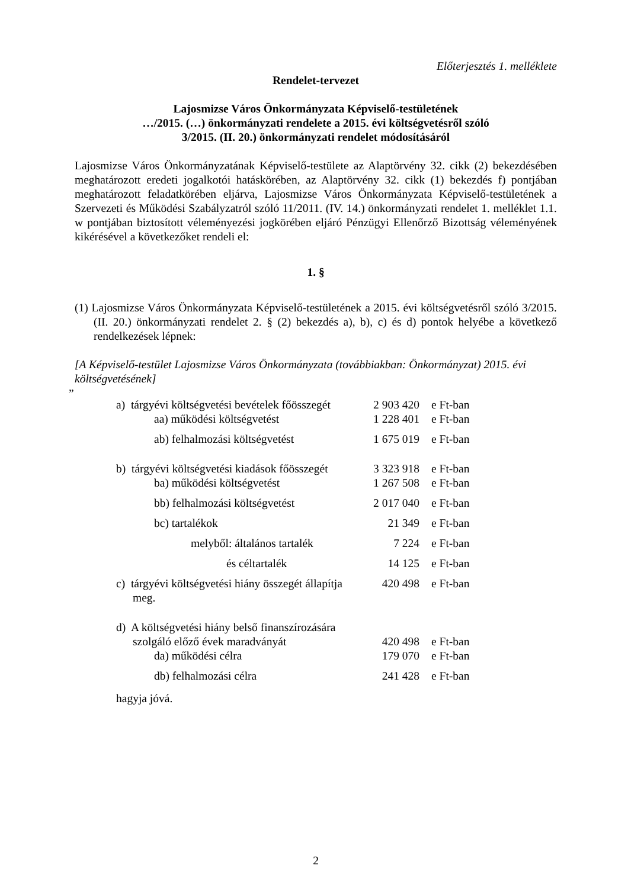Előterjesztés 1. melléklete
Rendelet-tervezet
Lajosmizse Város Önkormányzata Képviselő-testületének
…/2015. (…) önkormányzati rendelete a 2015. évi költségvetésről szóló
3/2015. (II. 20.) önkormányzati rendelet módosításáról
Lajosmizse Város Önkormányzatának Képviselő-testülete az Alaptörvény 32. cikk (2) bekezdésében meghatározott eredeti jogalkotói hatáskörében, az Alaptörvény 32. cikk (1) bekezdés f) pontjában meghatározott feladatkörében eljárva, Lajosmizse Város Önkormányzata Képviselő-testületének a Szervezeti és Működési Szabályzatról szóló 11/2011. (IV. 14.) önkormányzati rendelet 1. melléklet 1.1. w pontjában biztosított véleményezési jogkörében eljáró Pénzügyi Ellenőrző Bizottság véleményének kikérésével a következőket rendeli el:
1. §
(1) Lajosmizse Város Önkormányzata Képviselő-testületének a 2015. évi költségvetésről szóló 3/2015. (II. 20.) önkormányzati rendelet 2. § (2) bekezdés a), b), c) és d) pontok helyébe a következő rendelkezések lépnek:
[A Képviselő-testület Lajosmizse Város Önkormányzata (továbbiakban: Önkormányzat) 2015. évi költségvetésének]
”
| a) tárgyévi költségvetési bevételek főösszegét | 2 903 420 | e Ft-ban |
| aa) működési költségvetést | 1 228 401 | e Ft-ban |
| ab) felhalmozási költségvetést | 1 675 019 | e Ft-ban |
| b) tárgyévi költségvetési kiadások főösszegét | 3 323 918 | e Ft-ban |
| ba) működési költségvetést | 1 267 508 | e Ft-ban |
| bb) felhalmozási költségvetést | 2 017 040 | e Ft-ban |
| bc) tartalékok | 21 349 | e Ft-ban |
| melyből: általános tartalék | 7 224 | e Ft-ban |
| és céltartalék | 14 125 | e Ft-ban |
| c) tárgyévi költségvetési hiány összegét állapítja meg. | 420 498 | e Ft-ban |
| d) A költségvetési hiány belső finanszírozására szolgáló előző évek maradványát | 420 498 | e Ft-ban |
| da) működési célra | 179 070 | e Ft-ban |
| db) felhalmozási célra | 241 428 | e Ft-ban |
hagyja jóvá.
2